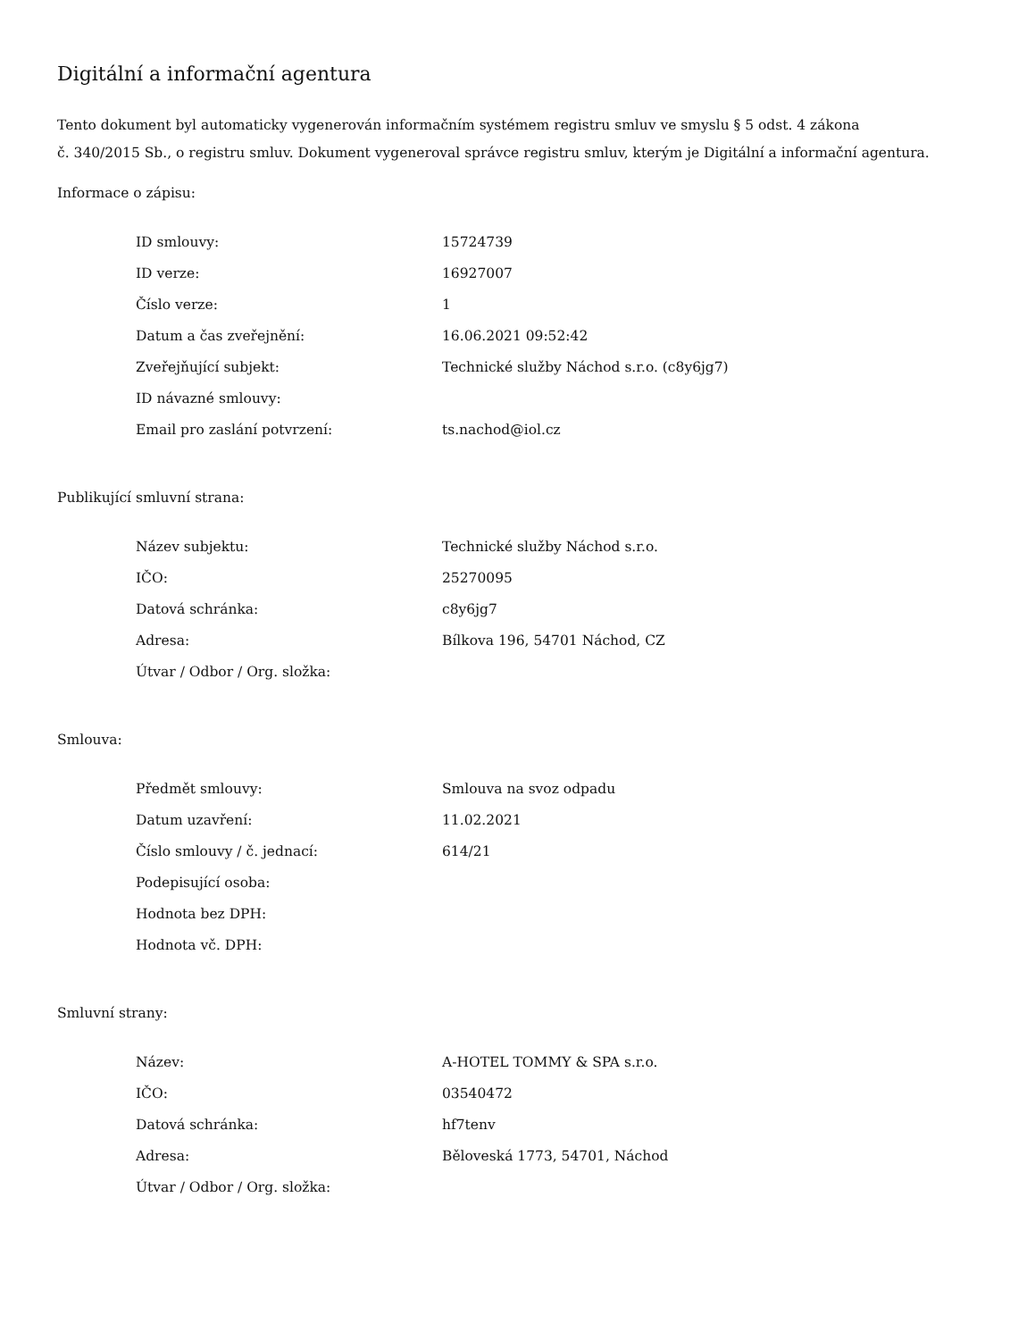Digitální a informační agentura
Tento dokument byl automaticky vygenerován informačním systémem registru smluv ve smyslu § 5 odst. 4 zákona
č. 340/2015 Sb., o registru smluv. Dokument vygeneroval správce registru smluv, kterým je Digitální a informační agentura.
Informace o zápisu:
| ID smlouvy: | 15724739 |
| ID verze: | 16927007 |
| Číslo verze: | 1 |
| Datum a čas zveřejnění: | 16.06.2021 09:52:42 |
| Zveřejňující subjekt: | Technické služby Náchod s.r.o. (c8y6jg7) |
| ID návazné smlouvy: | |
| Email pro zaslání potvrzení: | ts.nachod@iol.cz |
Publikující smluvní strana:
| Název subjektu: | Technické služby Náchod s.r.o. |
| IČO: | 25270095 |
| Datová schránka: | c8y6jg7 |
| Adresa: | Bílkova 196, 54701 Náchod, CZ |
| Útvar / Odbor / Org. složka: | |
Smlouva:
| Předmět smlouvy: | Smlouva na svoz odpadu |
| Datum uzavření: | 11.02.2021 |
| Číslo smlouvy / č. jednací: | 614/21 |
| Podepisující osoba: | |
| Hodnota bez DPH: | |
| Hodnota vč. DPH: | |
Smluvní strany:
| Název: | A-HOTEL TOMMY & SPA s.r.o. |
| IČO: | 03540472 |
| Datová schránka: | hf7tenv |
| Adresa: | Běloveská 1773, 54701, Náchod |
| Útvar / Odbor / Org. složka: | |